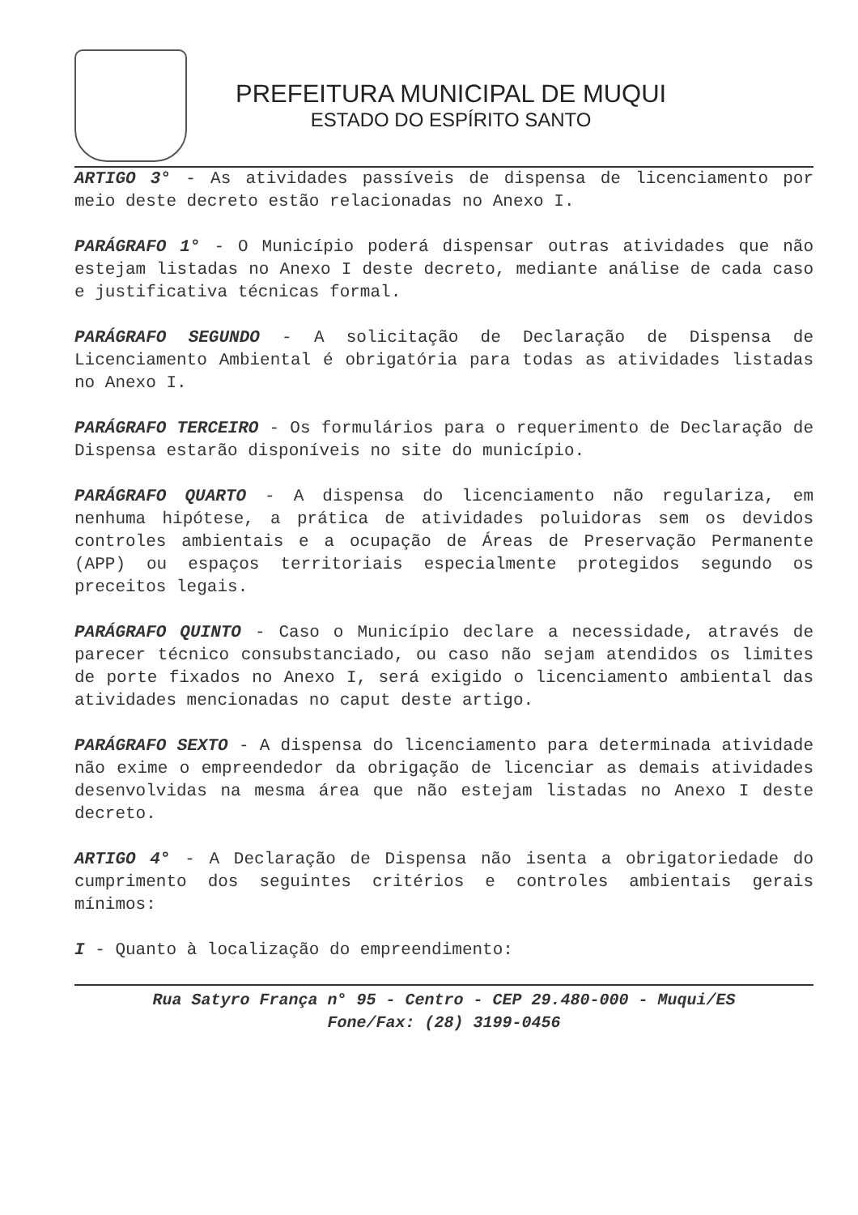PREFEITURA MUNICIPAL DE MUQUI
ESTADO DO ESPÍRITO SANTO
ARTIGO 3° - As atividades passíveis de dispensa de licenciamento por meio deste decreto estão relacionadas no Anexo I.
PARÁGRAFO 1° - O Município poderá dispensar outras atividades que não estejam listadas no Anexo I deste decreto, mediante análise de cada caso e justificativa técnicas formal.
PARÁGRAFO SEGUNDO - A solicitação de Declaração de Dispensa de Licenciamento Ambiental é obrigatória para todas as atividades listadas no Anexo I.
PARÁGRAFO TERCEIRO - Os formulários para o requerimento de Declaração de Dispensa estarão disponíveis no site do município.
PARÁGRAFO QUARTO - A dispensa do licenciamento não regulariza, em nenhuma hipótese, a prática de atividades poluidoras sem os devidos controles ambientais e a ocupação de Áreas de Preservação Permanente (APP) ou espaços territoriais especialmente protegidos segundo os preceitos legais.
PARÁGRAFO QUINTO - Caso o Município declare a necessidade, através de parecer técnico consubstanciado, ou caso não sejam atendidos os limites de porte fixados no Anexo I, será exigido o licenciamento ambiental das atividades mencionadas no caput deste artigo.
PARÁGRAFO SEXTO - A dispensa do licenciamento para determinada atividade não exime o empreendedor da obrigação de licenciar as demais atividades desenvolvidas na mesma área que não estejam listadas no Anexo I deste decreto.
ARTIGO 4° - A Declaração de Dispensa não isenta a obrigatoriedade do cumprimento dos seguintes critérios e controles ambientais gerais mínimos:
I - Quanto à localização do empreendimento:
Rua Satyro França n° 95 - Centro - CEP 29.480-000 - Muqui/ES
Fone/Fax: (28) 3199-0456